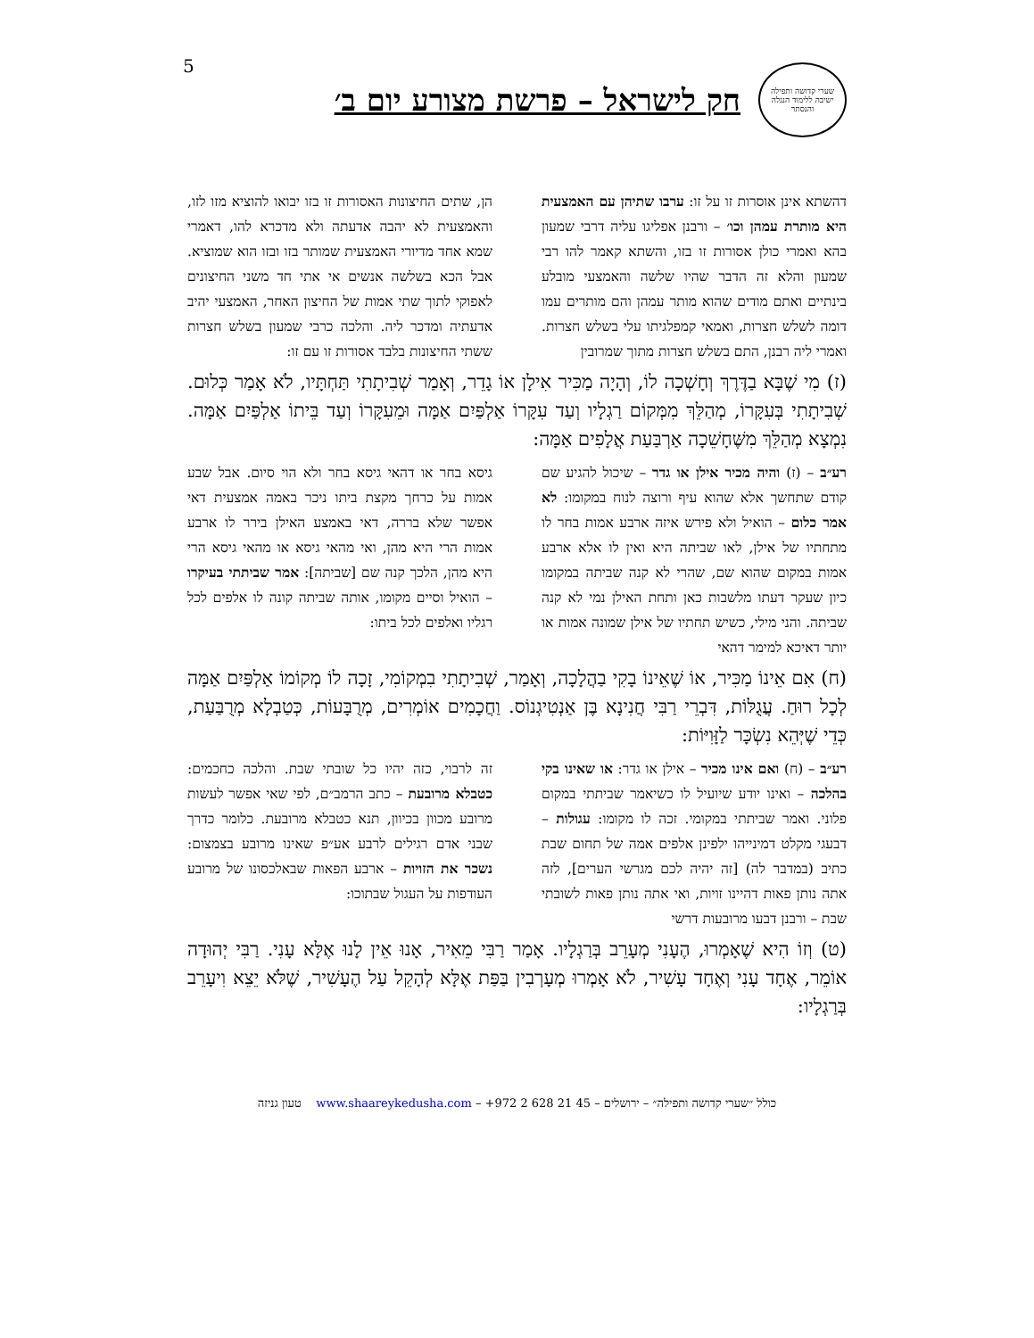5
שערי קדושה ותפילה
ישיבה ללימוד הנגלה והנסתר
חק לישראל – פרשת מצורע יום ב׳
דהשתא אינן אוסרות זו על זו: ערבו שתיהן עם האמצעית היא מותרת עמהן וכו׳ – ורבנן אפליגו עליה דרבי שמעון בהא ואמרי כולן אסורות זו בזו, והשתא קאמר להו רבי שמעון והלא זה הדבר שהיו שלשה והאמצעי מובלע בינתיים ואתם מודים שהוא מותר עמהן והם מותרים עמו דומה לשלש חצרות, ואמאי קמפלגיתו עלי בשלש חצרות. ואמרי ליה רבנן, התם בשלש חצרות מתוך שמרובין
הן, שתים החיצונות האסורות זו בזו יבואו להוציא מזו לזו, והאמצעית לא יהבה אדעתה ולא מדכרא להו, דאמרי שמא אחד מדיורי האמצעית שמותר בזו ובזו הוא שמוציא. אבל הכא בשלשה אנשים אי אתי חד משני החיצונים לאפוקי לתוך שתי אמות של החיצון האחר, האמצעי יהיב אדעתיה ומדכר ליה. והלכה כרבי שמעון בשלש חצרות ששתי החיצונות בלבד אסורות זו עם זו:
(ז) מִי שֶׁבָּא בַדֶּרֶךְ וְחָשְׁכָה לוֹ, וְהָיָה מַכִּיר אִילָן אוֹ גָדֵר, וְאָמַר שְׁבִיתָתִי תַּחְתָּיו, לֹא אָמַר כְּלוּם. שְׁבִיתָתִי בְּעִקָּרוֹ, מְהַלֵּךְ מִמְּקוֹם רַגְלָיו וְעַד עִקָּרוֹ אַלְפַּיִם אַמָּה וּמֵעִקָּרוֹ וְעַד בֵּיתוֹ אַלְפַּיִם אַמָּה. נִמְצָא מְהַלֵּךְ מִשֶּׁחָשֵׁכָה אַרְבַּעַת אֲלָפִים אַמָּה:
רע״ב – (ז) והיה מכיר אילן או גדר – שיכול להגיע שם קודם שתחשך אלא שהוא עיף ורוצה לנוח במקומו: לא אמר כלום – הואיל ולא פירש איזה ארבע אמות בחר לו מתחתיו של אילן, לאו שביתה היא ואין לו אלא ארבע אמות במקום שהוא שם, שהרי לא קנה שביתה במקומו כיון שעקר דעתו מלשבות כאן ותחת האילן נמי לא קנה שביתה. והני מילי, כשיש תחתיו של אילן שמונה אמות או יותר דאיכא למימר דהאי
גיסא בחר או דהאי גיסא בחר ולא הוי סיום. אבל שבע אמות על כרחך מקצת ביתו ניכר באמה אמצעית דאי אפשר שלא בררה, דאי באמצע האילן בירר לו ארבע אמות הרי היא מהן, ואי מהאי גיסא או מהאי גיסא הרי היא מהן, הלכך קנה שם [שביתה]: אמר שביתתי בעיקרו – הואיל וסיים מקומו, אותה שביתה קונה לו אלפים לכל רגליו ואלפים לכל ביתו:
(ח) אִם אֵינוֹ מַכִּיר, אוֹ שֶׁאֵינוֹ בָקִי בַהֲלָכָה, וְאָמַר, שְׁבִיתָתִי בִמְקוֹמִי, זָכָה לוֹ מְקוֹמוֹ אַלְפַּיִם אַמָּה לְכָל רוּחַ. עֲגֻלּוֹת, דִּבְרֵי רַבִּי חֲנִינָא בֶּן אַנְטִיגְנוֹס. וַחֲכָמִים אוֹמְרִים, מְרֻבָּעוֹת, כְּטַבְלָא מְרֻבַּעַת, כְּדֵי שֶׁיְּהֵא נִשְׂכָּר לַזָּוִיּוֹת:
רע״ב – (ח) ואם אינו מכיר – אילן או גדר: או שאינו בקי בהלכה – ואינו יודע שיועיל לו כשיאמר שביתתי במקום פלוני. ואמר שביתתי במקומי. זכה לו מקומו: עגולות – דבעגי מקלט דמינייהו ילפינן אלפים אמה של תחום שבת כתיב (במדבר לה) [זה יהיה לכם מגרשי הערים], לזה אתה נותן פאות דהיינו זויות, ואי אתה נותן פאות לשובתי שבת – ורבנן דבעו מרובעות דרשי
זה לרבוי, כזה יהיו כל שובתי שבת. והלכה כחכמים: כטבלא מרובעת – כתב הרמב״ם, לפי שאי אפשר לעשות מרובע מכוון בכיוון, תנא כטבלא מרובעת. כלומר כדרך שבני אדם רגילים לרבע אע״פ שאינו מרובע בצמצום: נשכר את הזויות – ארבע הפאות שבאלכסונו של מרובע העודפות על העגול שבתוכו:
(ט) וְזוֹ הִיא שֶׁאָמְרוּ, הֶעָנִי מְעָרֵב בְּרַגְלָיו. אָמַר רַבִּי מֵאִיר, אָנוּ אֵין לָנוּ אֶלָּא עָנִי. רַבִּי יְהוּדָה אוֹמֵר, אֶחָד עָנִי וְאֶחָד עָשִׁיר, לֹא אָמְרוּ מְעָרְבִין בַּפַּת אֶלָּא לְהָקֵל עַל הֶעָשִׁיר, שֶׁלֹּא יֵצֵא וִיעָרֵב בְּרַגְלָיו:
כולל ״שערי קדושה ותפילה״ – ירושלים – 45 21 628 2 972+ – www.shaareykedusha.com טעון גניזה